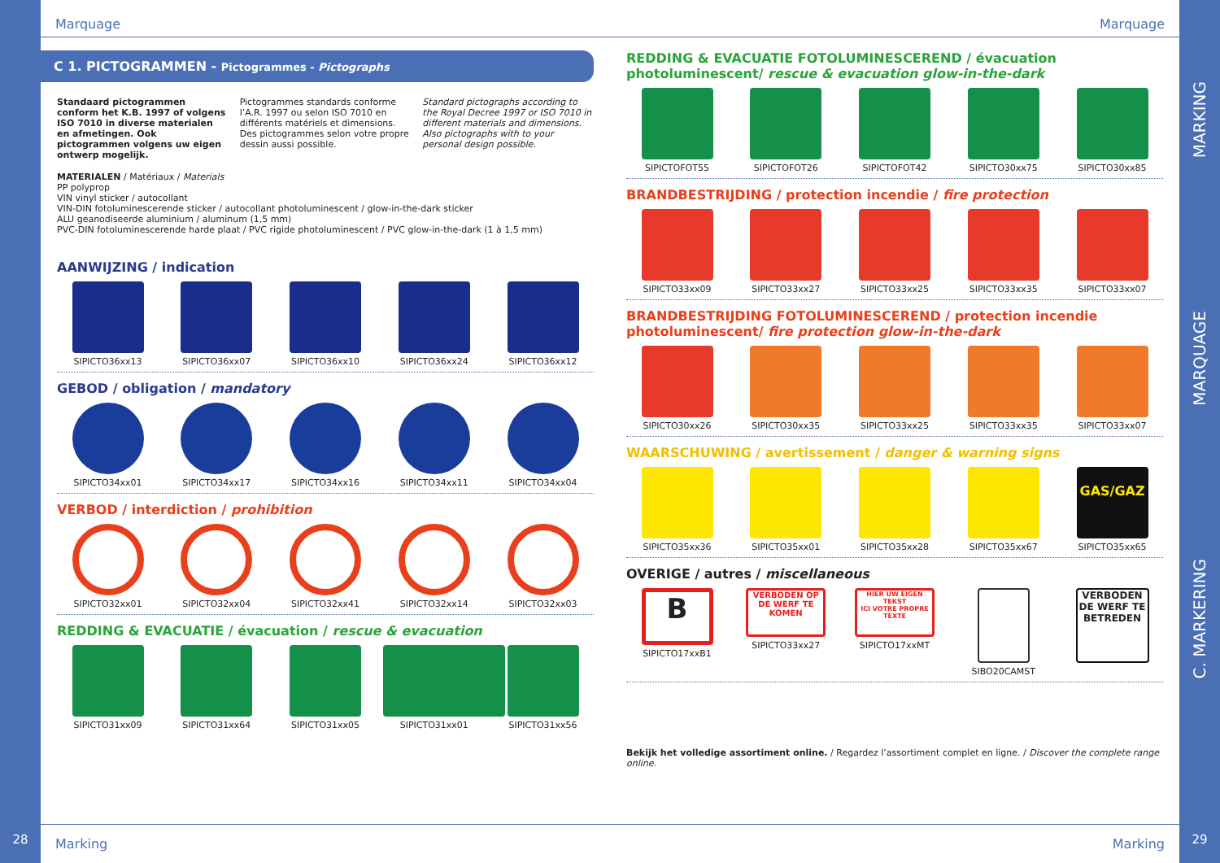28
Marquage Marquage
C 1. PICTOGRAMMEN - Pictogrammes - Pictographs
Standaard pictogrammen conform het K.B. 1997 of volgens ISO 7010 in diverse materialen en afmetingen. Ook pictogrammen volgens uw eigen ontwerp mogelijk.
Pictogrammes standards conforme l’A.R. 1997 ou selon ISO 7010 en différents matériels et dimensions. Des pictogrammes selon votre propre dessin aussi possible.
Standard pictographs according to the Royal Decree 1997 or ISO 7010 in different materials and dimensions. Also pictographs with to your personal design possible.
MATERIALEN / Matériaux / Materials
PP polyprop
VIN vinyl sticker / autocollant
VIN-DIN fotoluminescerende sticker / autocollant photoluminescent / glow-in-the-dark sticker
ALU geanodiseerde aluminium / aluminum (1,5 mm)
PVC-DIN fotoluminescerende harde plaat / PVC rigide photoluminescent / PVC glow-in-the-dark (1 à 1,5 mm)
AANWIJZING / indication
SIPICTO36xx13 SIPICTO36xx07 SIPICTO36xx10 SIPICTO36xx24 SIPICTO36xx12
GEBOD / obligation / mandatory
SIPICTO34xx01 SIPICTO34xx17 SIPICTO34xx16 SIPICTO34xx11 SIPICTO34xx04
VERBOD / interdiction / prohibition
SIPICTO32xx01 SIPICTO32xx04 SIPICTO32xx41 SIPICTO32xx14 SIPICTO32xx03
REDDING & EVACUATIE / évacuation / rescue & evacuation
SIPICTO31xx09 SIPICTO31xx64 SIPICTO31xx05 SIPICTO31xx01 SIPICTO31xx56
REDDING & EVACUATIE FOTOLUMINESCEREND / évacuation photoluminescent/ rescue & evacuation glow-in-the-dark
SIPICTOFOT55 SIPICTOFOT26 SIPICTOFOT42 SIPICTO30xx75 SIPICTO30xx85
BRANDBESTRIJDING / protection incendie / fire protection
SIPICTO33xx09 SIPICTO33xx27 SIPICTO33xx25 SIPICTO33xx35 SIPICTO33xx07
BRANDBESTRIJDING FOTOLUMINESCEREND / protection incendie photoluminescent/ fire protection glow-in-the-dark
SIPICTO30xx26 SIPICTO30xx35 SIPICTO33xx25 SIPICTO33xx35 SIPICTO33xx07
WAARSCHUWING / avertissement / danger & warning signs
SIPICTO35xx36 SIPICTO35xx01 SIPICTO35xx28 SIPICTO35xx67
GAS/GAZ
SIPICTO35xx65
OVERIGE / autres / miscellaneous
B
SIPICTO17xxB1
VERBODEN OP DE WERF TE KOMEN
SIPICTO33xx27
HIER UW EIGEN TEKST
ICI VOTRE PROPRE TEXTE
SIPICTO17xxMT
SIBO20CAMST
VERBODEN DE WERF TE BETREDEN
Bekijk het volledige assortiment online. / Regardez l’assortiment complet en ligne. / Discover the complete range online.
Marking Marking
MARKING
MARQUAGE
C. MARKERING
29